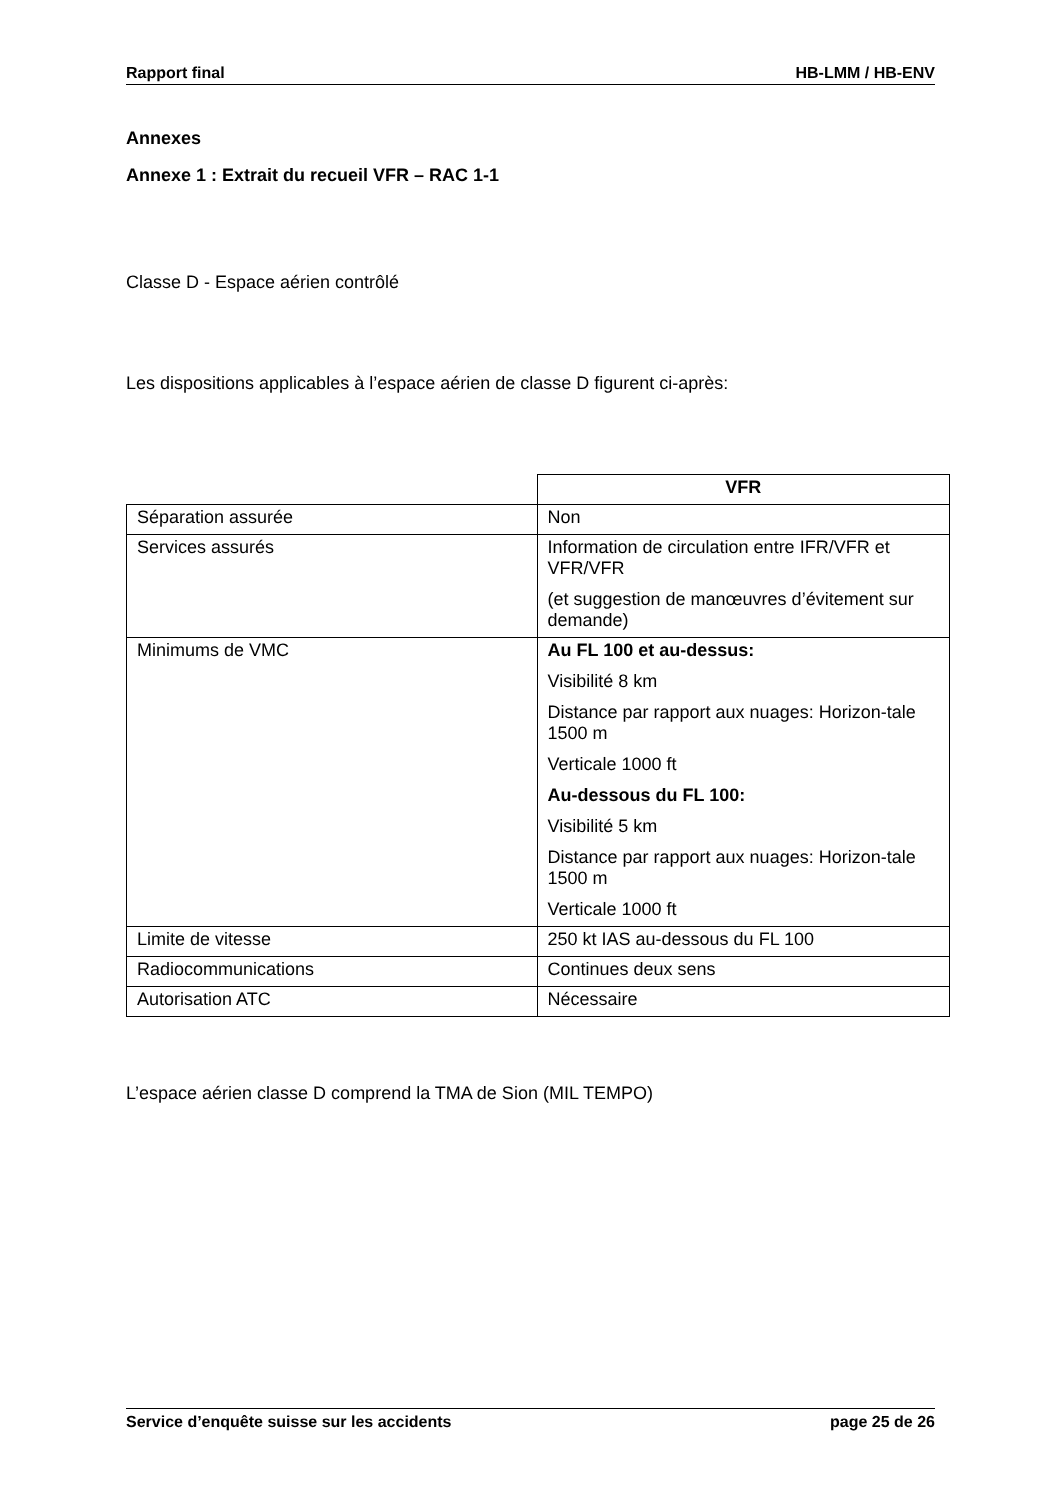Rapport final HB-LMM / HB-ENV
Annexes
Annexe 1 : Extrait du recueil VFR – RAC 1-1
Classe D - Espace aérien contrôlé
Les dispositions applicables à l’espace aérien de classe D figurent ci-après:
| | VFR |
| --- | --- |
| Séparation assurée | Non |
| Services assurés | Information de circulation entre IFR/VFR et VFR/VFR (et suggestion de manœuvres d’évitement sur demande) |
| Minimums de VMC | Au FL 100 et au-dessus: Visibilité 8 km Distance par rapport aux nuages: Horizon-tale 1500 m Verticale 1000 ft Au-dessous du FL 100: Visibilité 5 km Distance par rapport aux nuages: Horizon-tale 1500 m Verticale 1000 ft |
| Limite de vitesse | 250 kt IAS au-dessous du FL 100 |
| Radiocommunications | Continues deux sens |
| Autorisation ATC | Nécessaire |
L’espace aérien classe D comprend la TMA de Sion (MIL TEMPO)
Service d’enquête suisse sur les accidents page 25 de 26